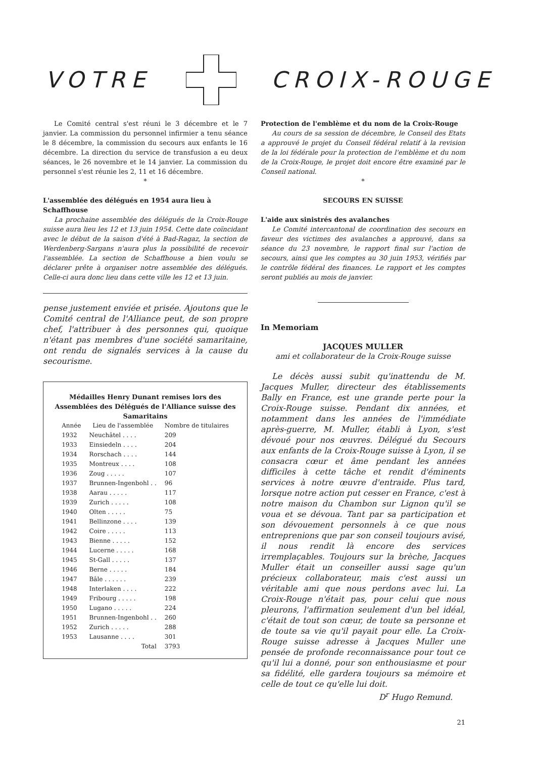VOTRE CROIX-ROUGE
Le Comité central s'est réuni le 3 décembre et le 7 janvier. La commission du personnel infirmier a tenu séance le 8 décembre, la commission du secours aux enfants le 16 décembre. La direction du service de transfusion a eu deux séances, le 26 novembre et le 14 janvier. La commission du personnel s'est réunie les 2, 11 et 16 décembre.
*
L'assemblée des délégués en 1954 aura lieu à Schaffhouse
La prochaine assemblée des délégués de la Croix-Rouge suisse aura lieu les 12 et 13 juin 1954. Cette date coïncidant avec le début de la saison d'été à Bad-Ragaz, la section de Werdenberg-Sargans n'aura plus la possibilité de recevoir l'assemblée. La section de Schaffhouse a bien voulu se déclarer prête à organiser notre assemblée des délégués. Celle-ci aura donc lieu dans cette ville les 12 et 13 juin.
pense justement enviée et prisée. Ajoutons que le Comité central de l'Alliance peut, de son propre chef, l'attribuer à des personnes qui, quoique n'étant pas membres d'une société samaritaine, ont rendu de signalés services à la cause du secourisme.
Médailles Henry Dunant remises lors des Assemblées des Délégués de l'Alliance suisse des Samaritains
| Année | Lieu de l'assemblée | Nombre de titulaires |
| --- | --- | --- |
| 1932 | Neuchâtel . . . . | 209 |
| 1933 | Einsiedeln . . . . | 204 |
| 1934 | Rorschach . . . . | 144 |
| 1935 | Montreux . . . . | 108 |
| 1936 | Zoug . . . . . | 107 |
| 1937 | Brunnen-Ingenbohl . . | 96 |
| 1938 | Aarau . . . . . | 117 |
| 1939 | Zurich . . . . . | 108 |
| 1940 | Olten . . . . . | 75 |
| 1941 | Bellinzone . . . . | 139 |
| 1942 | Coire . . . . . | 113 |
| 1943 | Bienne . . . . . | 152 |
| 1944 | Lucerne . . . . . | 168 |
| 1945 | St-Gall . . . . . | 137 |
| 1946 | Berne . . . . . | 184 |
| 1947 | Bâle . . . . . . | 239 |
| 1948 | Interlaken . . . . | 222 |
| 1949 | Fribourg . . . . . | 198 |
| 1950 | Lugano . . . . . | 224 |
| 1951 | Brunnen-Ingenbohl . . | 260 |
| 1952 | Zurich . . . . . | 288 |
| 1953 | Lausanne . . . . | 301 |
| | Total | 3793 |
Protection de l'emblème et du nom de la Croix-Rouge
Au cours de sa session de décembre, le Conseil des Etats a approuvé le projet du Conseil fédéral relatif à la revision de la loi fédérale pour la protection de l'emblème et du nom de la Croix-Rouge, le projet doit encore être examiné par le Conseil national.
*
SECOURS EN SUISSE
L'aide aux sinistrés des avalanches
Le Comité intercantonal de coordination des secours en faveur des victimes des avalanches a approuvé, dans sa séance du 23 novembre, le rapport final sur l'action de secours, ainsi que les comptes au 30 juin 1953, vérifiés par le contrôle fédéral des finances. Le rapport et les comptes seront publiés au mois de janvier.
In Memoriam
JACQUES MULLER
ami et collaborateur de la Croix-Rouge suisse
Le décès aussi subit qu'inattendu de M. Jacques Muller, directeur des établissements Bally en France, est une grande perte pour la Croix-Rouge suisse. Pendant dix années, et notamment dans les années de l'immédiate après-guerre, M. Muller, établi à Lyon, s'est dévoué pour nos œuvres. Délégué du Secours aux enfants de la Croix-Rouge suisse à Lyon, il se consacra cœur et âme pendant les années difficiles à cette tâche et rendit d'éminents services à notre œuvre d'entraide. Plus tard, lorsque notre action put cesser en France, c'est à notre maison du Chambon sur Lignon qu'il se voua et se dévoua. Tant par sa participation et son dévouement personnels à ce que nous entreprenions que par son conseil toujours avisé, il nous rendit là encore des services irremplaçables. Toujours sur la brèche, Jacques Muller était un conseiller aussi sage qu'un précieux collaborateur, mais c'est aussi un véritable ami que nous perdons avec lui. La Croix-Rouge n'était pas, pour celui que nous pleurons, l'affirmation seulement d'un bel idéal, c'était de tout son cœur, de toute sa personne et de toute sa vie qu'il payait pour elle. La Croix-Rouge suisse adresse à Jacques Muller une pensée de profonde reconnaissance pour tout ce qu'il lui a donné, pour son enthousiasme et pour sa fidélité, elle gardera toujours sa mémoire et celle de tout ce qu'elle lui doit.
D<sup>r</sup> Hugo Remund.
21